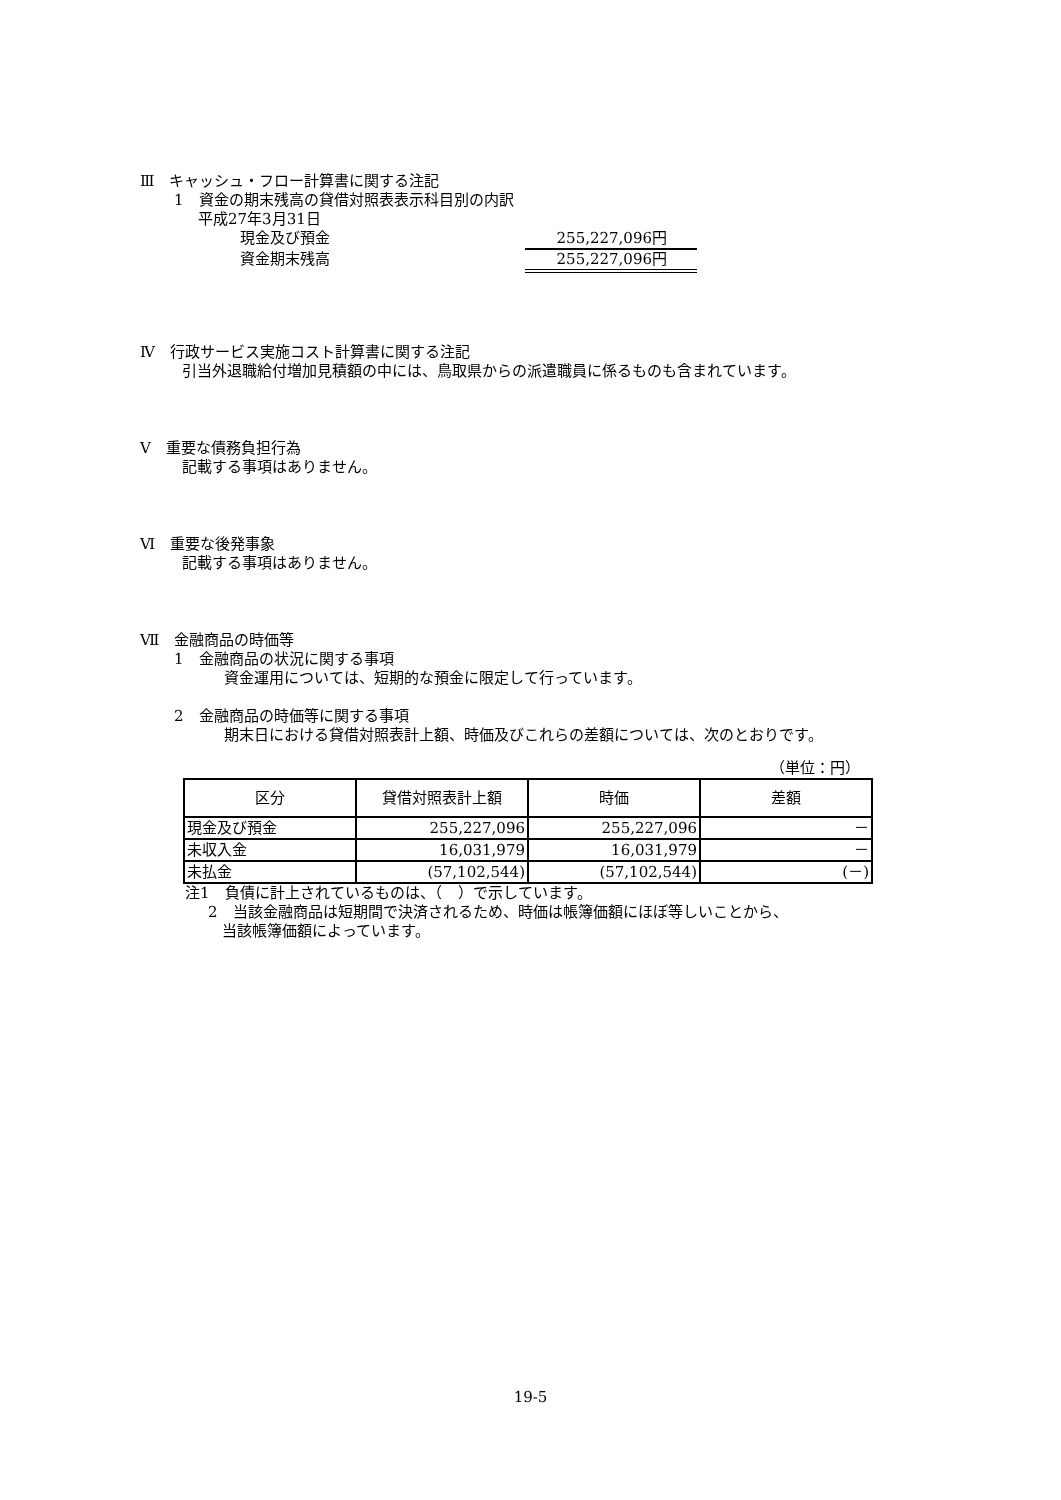Ⅲ　キャッシュ・フロー計算書に関する注記
1　資金の期末残高の貸借対照表表示科目別の内訳
平成27年3月31日
現金及び預金 255,227,096円
資金期末残高 255,227,096円
Ⅳ　行政サービス実施コスト計算書に関する注記
引当外退職給付増加見積額の中には、鳥取県からの派遣職員に係るものも含まれています。
Ⅴ　重要な債務負担行為
記載する事項はありません。
Ⅵ　重要な後発事象
記載する事項はありません。
Ⅶ　金融商品の時価等
1　金融商品の状況に関する事項
資金運用については、短期的な預金に限定して行っています。
2　金融商品の時価等に関する事項
期末日における貸借対照表計上額、時価及びこれらの差額については、次のとおりです。
（単位：円）
| 区分 | 貸借対照表計上額 | 時価 | 差額 |
| --- | --- | --- | --- |
| 現金及び預金 | 255,227,096 | 255,227,096 | － |
| 未収入金 | 16,031,979 | 16,031,979 | － |
| 未払金 | (57,102,544) | (57,102,544) | (－) |
注1　負債に計上されているものは、（　）で示しています。
2　当該金融商品は短期間で決済されるため、時価は帳簿価額にほぼ等しいことから、
当該帳簿価額によっています。
19-5